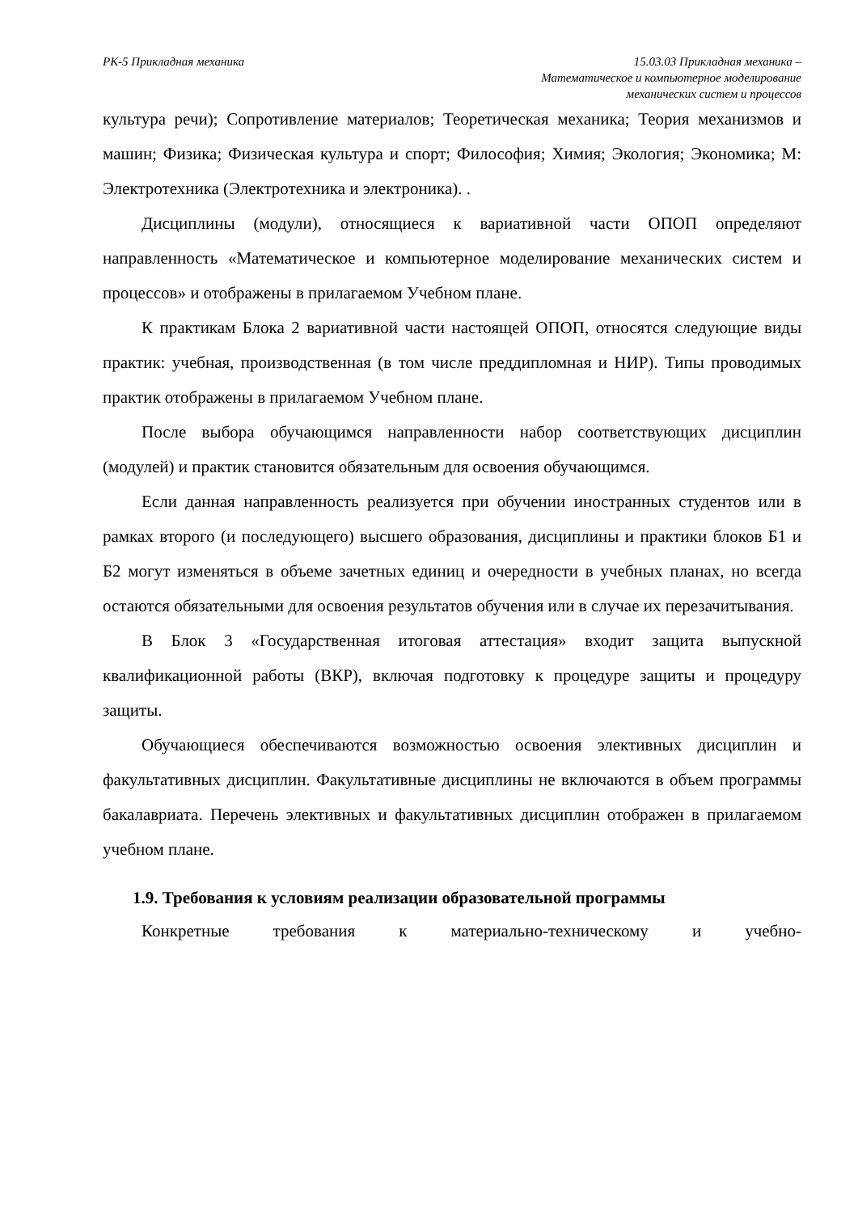РК-5 Прикладная механика 15.03.03 Прикладная механика –
Математическое и компьютерное моделирование
механических систем и процессов
культура речи); Сопротивление материалов; Теоретическая механика; Теория механизмов и машин; Физика; Физическая культура и спорт; Философия; Химия; Экология; Экономика; М: Электротехника (Электротехника и электроника). .
Дисциплины (модули), относящиеся к вариативной части ОПОП определяют направленность «Математическое и компьютерное моделирование механических систем и процессов» и отображены в прилагаемом Учебном плане.
К практикам Блока 2 вариативной части настоящей ОПОП, относятся следующие виды практик: учебная, производственная (в том числе преддипломная и НИР). Типы проводимых практик отображены в прилагаемом Учебном плане.
После выбора обучающимся направленности набор соответствующих дисциплин (модулей) и практик становится обязательным для освоения обучающимся.
Если данная направленность реализуется при обучении иностранных студентов или в рамках второго (и последующего) высшего образования, дисциплины и практики блоков Б1 и Б2 могут изменяться в объеме зачетных единиц и очередности в учебных планах, но всегда остаются обязательными для освоения результатов обучения или в случае их перезачитывания.
В Блок 3 «Государственная итоговая аттестация» входит защита выпускной квалификационной работы (ВКР), включая подготовку к процедуре защиты и процедуру защиты.
Обучающиеся обеспечиваются возможностью освоения элективных дисциплин и факультативных дисциплин. Факультативные дисциплины не включаются в объем программы бакалавриата. Перечень элективных и факультативных дисциплин отображен в прилагаемом учебном плане.
1.9. Требования к условиям реализации образовательной программы
Конкретные требования к материально-техническому и учебно-